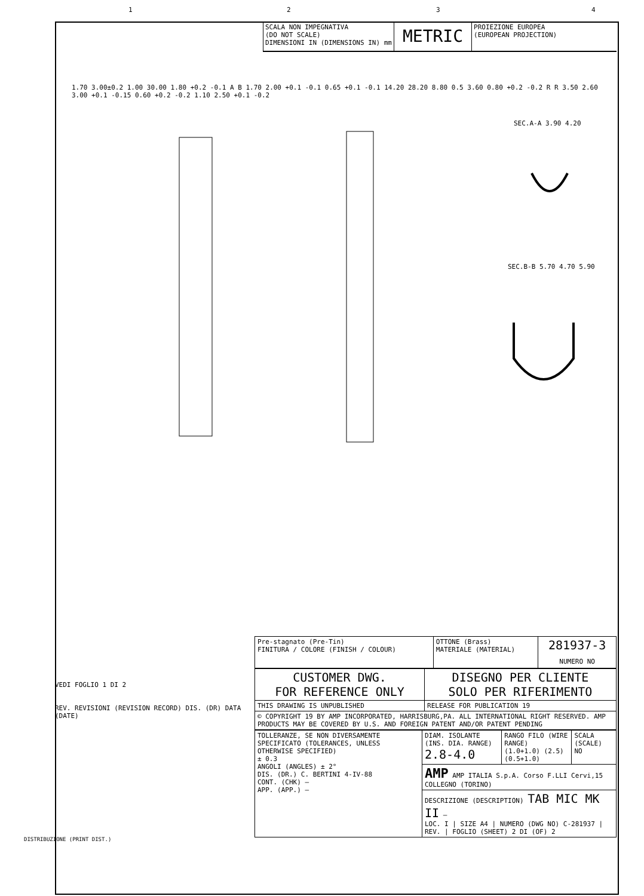1 2 3 4
SCALA NON IMPEGNATIVA
(DO NOT SCALE)
DIMENSIONI IN (DIMENSIONS IN) mm
METRIC
PROIEZIONE EUROPEA
(EUROPEAN PROJECTION)
1.70 3.00±0.2 1.00 30.00 1.80 +0.2 -0.1 A B 1.70 2.00 +0.1 -0.1 0.65 +0.1 -0.1 14.20 28.20 8.80 0.5 3.60 0.80 +0.2 -0.2 R R 3.50 2.60 3.00 +0.1 -0.15 0.60 +0.2 -0.2 1.10 2.50 +0.1 -0.2
SEC.A-A 3.90 4.20
SEC.B-B 5.70 4.70 5.90
| Pre-stagnato (Pre-Tin) FINITURA / COLORE (FINISH / COLOUR) | OTTONE (Brass) MATERIALE (MATERIAL) | 281937-3 NUMERO NO |
| CUSTOMER DWG. FOR REFERENCE ONLY | DISEGNO PER CLIENTE SOLO PER RIFERIMENTO |
| THIS DRAWING IS UNPUBLISHED | RELEASE FOR PUBLICATION 19 |
| © COPYRIGHT 19 BY AMP INCORPORATED, HARRISBURG,PA. ALL INTERNATIONAL RIGHT RESERVED. AMP PRODUCTS MAY BE COVERED BY U.S. AND FOREIGN PATENT AND/OR PATENT PENDING | |
| TOLLERANZE, SE NON DIVERSAMENTE SPECIFICATO (TOLERANCES, UNLESS OTHERWISE SPECIFIED) ± 0.3 ANGOLI (ANGLES) ± 2° DIS. (DR.) C. BERTINI 4-IV-88 CONT. (CHK) — APP. (APP.) — | DIAM. ISOLANTE (INS. DIA. RANGE) 2.8-4.0 | RANGO FILO (WIRE RANGE) (1.0+1.0) (2.5) (0.5+1.0) | SCALA (SCALE) NO |
| | AMP AMP ITALIA S.p.A. Corso F.LLI Cervi,15 COLLEGNO (TORINO) | | |
| | DESCRIZIONE (DESCRIPTION) TAB MIC MK II — LOC. I / SIZE A4 / NUMERO (DWG NO) C-281937 / REV. / FOGLIO (SHEET) 2 DI (OF) 2 | | |
VEDI FOGLIO 1 DI 2
REV. REVISIONI (REVISION RECORD) DIS. (DR) DATA (DATE)
DISTRIBUZIONE (PRINT DIST.)